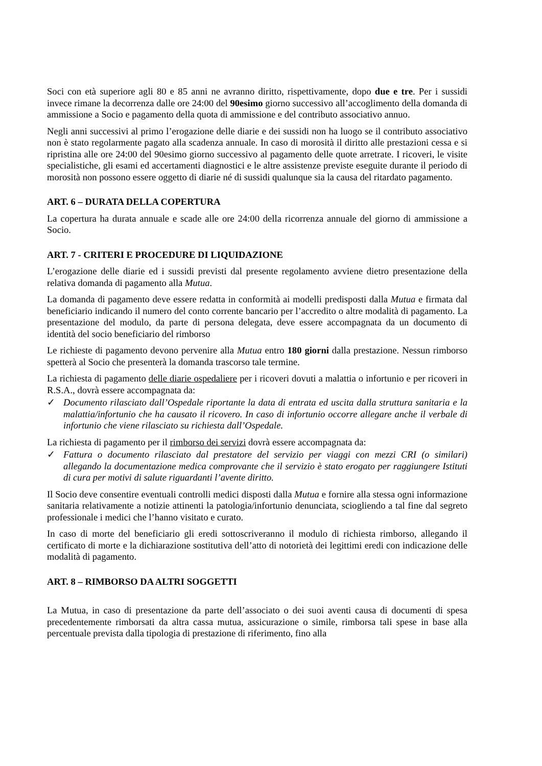Soci con età superiore agli 80 e 85 anni ne avranno diritto, rispettivamente, dopo due e tre. Per i sussidi invece rimane la decorrenza dalle ore 24:00 del 90esimo giorno successivo all’accoglimento della domanda di ammissione a Socio e pagamento della quota di ammissione e del contributo associativo annuo.
Negli anni successivi al primo l’erogazione delle diarie e dei sussidi non ha luogo se il contributo associativo non è stato regolarmente pagato alla scadenza annuale. In caso di morosità il diritto alle prestazioni cessa e si ripristina alle ore 24:00 del 90esimo giorno successivo al pagamento delle quote arretrate. I ricoveri, le visite specialistiche, gli esami ed accertamenti diagnostici e le altre assistenze previste eseguite durante il periodo di morosità non possono essere oggetto di diarie né di sussidi qualunque sia la causa del ritardato pagamento.
ART. 6 – DURATA DELLA COPERTURA
La copertura ha durata annuale e scade alle ore 24:00 della ricorrenza annuale del giorno di ammissione a Socio.
ART. 7 - CRITERI E PROCEDURE DI LIQUIDAZIONE
L’erogazione delle diarie ed i sussidi previsti dal presente regolamento avviene dietro presentazione della relativa domanda di pagamento alla Mutua.
La domanda di pagamento deve essere redatta in conformità ai modelli predisposti dalla Mutua e firmata dal beneficiario indicando il numero del conto corrente bancario per l’accredito o altre modalità di pagamento. La presentazione del modulo, da parte di persona delegata, deve essere accompagnata da un documento di identità del socio beneficiario del rimborso
Le richieste di pagamento devono pervenire alla Mutua entro 180 giorni dalla prestazione. Nessun rimborso spetterà al Socio che presenterà la domanda trascorso tale termine.
La richiesta di pagamento delle diarie ospedaliere per i ricoveri dovuti a malattia o infortunio e per ricoveri in R.S.A., dovrà essere accompagnata da:
✓ Documento rilasciato dall’Ospedale riportante la data di entrata ed uscita dalla struttura sanitaria e la malattia/infortunio che ha causato il ricovero. In caso di infortunio occorre allegare anche il verbale di infortunio che viene rilasciato su richiesta dall’Ospedale.
La richiesta di pagamento per il rimborso dei servizi dovrà essere accompagnata da:
✓ Fattura o documento rilasciato dal prestatore del servizio per viaggi con mezzi CRI (o similari) allegando la documentazione medica comprovante che il servizio è stato erogato per raggiungere Istituti di cura per motivi di salute riguardanti l’avente diritto.
Il Socio deve consentire eventuali controlli medici disposti dalla Mutua e fornire alla stessa ogni informazione sanitaria relativamente a notizie attinenti la patologia/infortunio denunciata, sciogliendo a tal fine dal segreto professionale i medici che l’hanno visitato e curato.
In caso di morte del beneficiario gli eredi sottoscriveranno il modulo di richiesta rimborso, allegando il certificato di morte e la dichiarazione sostitutiva dell’atto di notorietà dei legittimi eredi con indicazione delle modalità di pagamento.
ART. 8 – RIMBORSO DA ALTRI SOGGETTI
La Mutua, in caso di presentazione da parte dell’associato o dei suoi aventi causa di documenti di spesa precedentemente rimborsati da altra cassa mutua, assicurazione o simile, rimborsa tali spese in base alla percentuale prevista dalla tipologia di prestazione di riferimento, fino alla